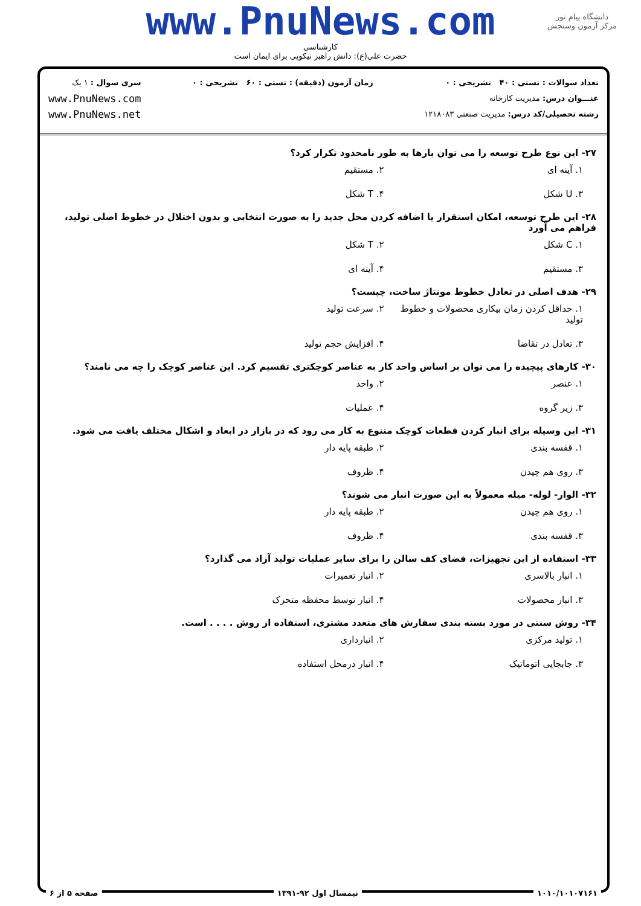دانشگاه پیام نور
مرکز آزمون وسنجش
www.PnuNews.com
کارشناسی
حضرت علی(ع): دانش راهبر نیکویی برای ایمان است
تعداد سوالات : تستی : ۴۰ تشریحی : ۰
عنـــوان درس: مدیریت کارخانه
رشته تحصیلی/کد درس: مدیریت صنعتی ۱۲۱۸۰۸۳
زمان آزمون (دقیقه) : تستی : ۶۰ تشریحی : ۰
سری سوال : ۱ یک
www.PnuNews.com
www.PnuNews.net
۲۷- این نوع طرح توسعه را می توان بارها به طور نامحدود تکرار کرد؟
۱. آینه ای
۲. مستقیم
۳. U شکل
۴. T شکل
۲۸- این طرح توسعه، امکان استقرار یا اضافه کردن محل جدید را به صورت انتخابی و بدون اختلال در خطوط اصلی تولید، فراهم می آورد
۱. C شکل
۲. T شکل
۳. مستقیم
۴. آینه ای
۲۹- هدف اصلی در تعادل خطوط مونتاژ ساخت، چیست؟
۱. حداقل کردن زمان بیکاری محصولات و خطوط تولید
۲. سرعت تولید
۳. تعادل در تقاضا
۴. افزایش حجم تولید
۳۰- کارهای پیچیده را می توان بر اساس واحد کار به عناصر کوچکتری تقسیم کرد. این عناصر کوچک را چه می نامند؟
۱. عنصر
۲. واحد
۳. زیر گروه
۴. عملیات
۳۱- این وسیله برای انبار کردن قطعات کوچک متنوع به کار می رود که در بازار در ابعاد و اشکال مختلف یافت می شود.
۱. قفسه بندی
۲. طبقه پایه دار
۳. روی هم چیدن
۴. ظروف
۳۲- الوار- لوله- میله معمولاً به این صورت انبار می شوند؟
۱. روی هم چیدن
۲. طبقه پایه دار
۳. قفسه بندی
۴. ظروف
۳۳- استفاده از این تجهیزات، فضای کف سالن را برای سایر عملیات تولید آزاد می گذارد؟
۱. انبار بالاسری
۲. انبار تعمیرات
۳. انبار محصولات
۴. انبار توسط محفظه متحرک
۳۴- روش سنتی در مورد بسته بندی سفارش های متعدد مشتری، استفاده از روش . . . . است.
۱. تولید مرکزی
۲. انبارداری
۳. جابجایی اتوماتیک
۴. انبار درمحل استفاده
۱۰۱۰/۱۰۱۰۷۱۶۱ نیمسال اول ۹۲-۱۳۹۱ صفحه ۵ از ۶